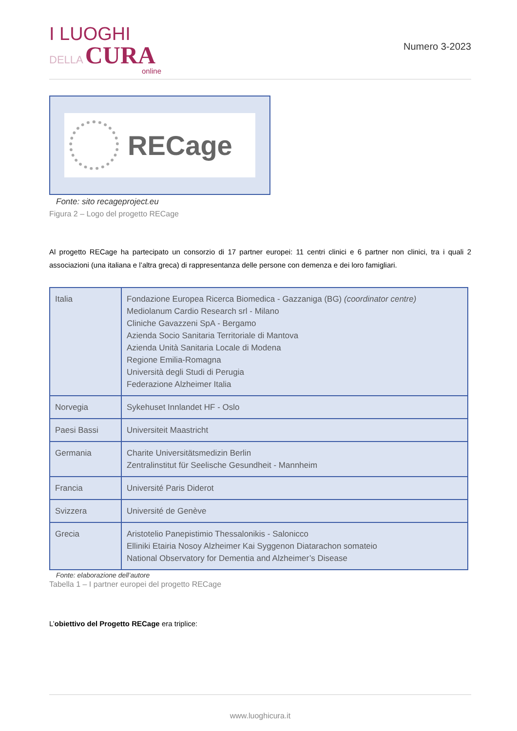I LUOGHI
DELLA CURA
online
Numero 3-2023
RECage
Fonte: sito recageproject.eu
Figura 2 – Logo del progetto RECage
Al progetto RECage ha partecipato un consorzio di 17 partner europei: 11 centri clinici e 6 partner non clinici, tra i quali 2 associazioni (una italiana e l’altra greca) di rappresentanza delle persone con demenza e dei loro famigliari.
| Italia | Fondazione Europea Ricerca Biomedica - Gazzaniga (BG) (coordinator centre) Mediolanum Cardio Research srl - Milano Cliniche Gavazzeni SpA - Bergamo Azienda Socio Sanitaria Territoriale di Mantova Azienda Unità Sanitaria Locale di Modena Regione Emilia-Romagna Università degli Studi di Perugia Federazione Alzheimer Italia |
| Norvegia | Sykehuset Innlandet HF - Oslo |
| Paesi Bassi | Universiteit Maastricht |
| Germania | Charite Universitätsmedizin Berlin Zentralinstitut für Seelische Gesundheit - Mannheim |
| Francia | Université Paris Diderot |
| Svizzera | Université de Genève |
| Grecia | Aristotelio Panepistimio Thessalonikis - Salonicco Elliniki Etairia Nosoy Alzheimer Kai Syggenon Diatarachon somateio National Observatory for Dementia and Alzheimer’s Disease |
Fonte: elaborazione dell’autore
Tabella 1 – I partner europei del progetto RECage
L’obiettivo del Progetto RECage era triplice:
www.luoghicura.it